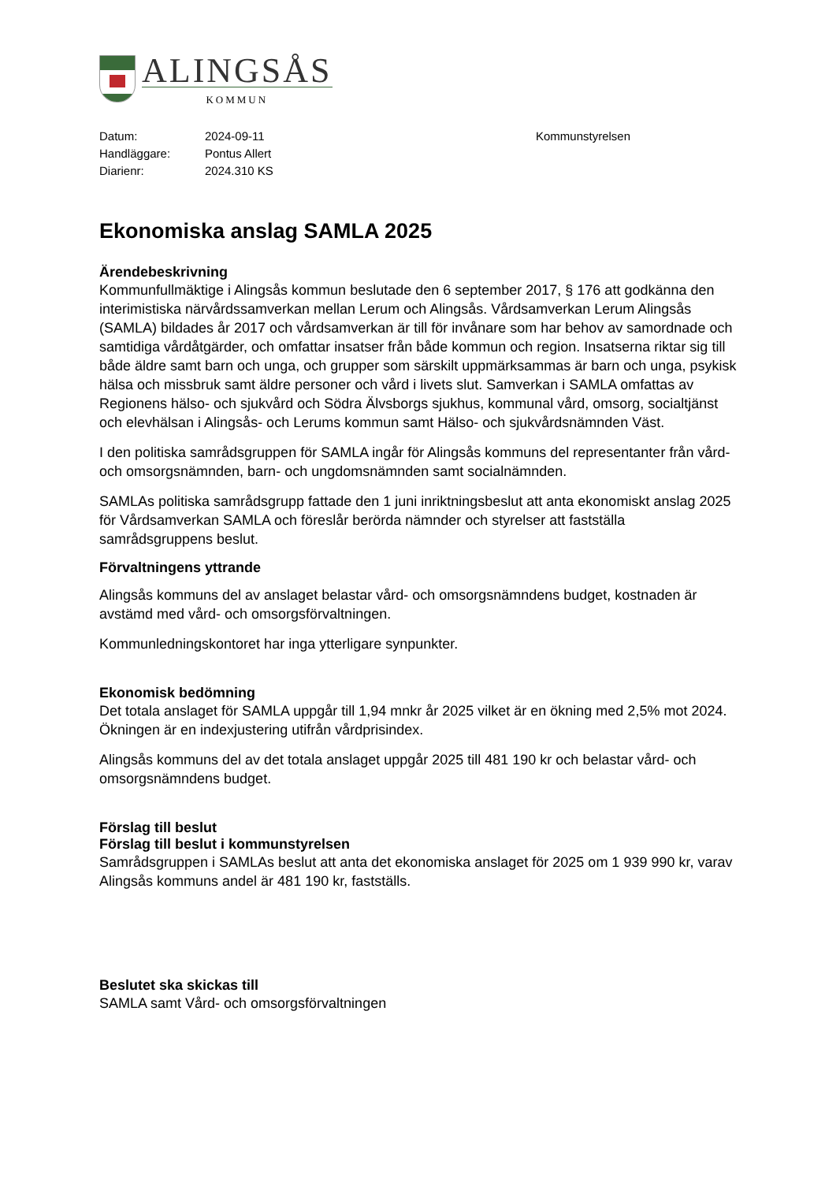ALINGSÅS
KOMMUN
Datum:
Handläggare:
Diarienr:
2024-09-11
Pontus Allert
2024.310 KS
Kommunstyrelsen
Ekonomiska anslag SAMLA 2025
Ärendebeskrivning
Kommunfullmäktige i Alingsås kommun beslutade den 6 september 2017, § 176 att godkänna den interimistiska närvårdssamverkan mellan Lerum och Alingsås. Vårdsamverkan Lerum Alingsås (SAMLA) bildades år 2017 och vårdsamverkan är till för invånare som har behov av samordnade och samtidiga vårdåtgärder, och omfattar insatser från både kommun och region. Insatserna riktar sig till både äldre samt barn och unga, och grupper som särskilt uppmärksammas är barn och unga, psykisk hälsa och missbruk samt äldre personer och vård i livets slut. Samverkan i SAMLA omfattas av Regionens hälso- och sjukvård och Södra Älvsborgs sjukhus, kommunal vård, omsorg, socialtjänst och elevhälsan i Alingsås- och Lerums kommun samt Hälso- och sjukvårdsnämnden Väst.
I den politiska samrådsgruppen för SAMLA ingår för Alingsås kommuns del representanter från vård- och omsorgsnämnden, barn- och ungdomsnämnden samt socialnämnden.
SAMLAs politiska samrådsgrupp fattade den 1 juni inriktningsbeslut att anta ekonomiskt anslag 2025 för Vårdsamverkan SAMLA och föreslår berörda nämnder och styrelser att fastställa samrådsgruppens beslut.
Förvaltningens yttrande
Alingsås kommuns del av anslaget belastar vård- och omsorgsnämndens budget, kostnaden är avstämd med vård- och omsorgsförvaltningen.
Kommunledningskontoret har inga ytterligare synpunkter.
Ekonomisk bedömning
Det totala anslaget för SAMLA uppgår till 1,94 mnkr år 2025 vilket är en ökning med 2,5% mot 2024. Ökningen är en indexjustering utifrån vårdprisindex.
Alingsås kommuns del av det totala anslaget uppgår 2025 till 481 190 kr och belastar vård- och omsorgsnämndens budget.
Förslag till beslut
Förslag till beslut i kommunstyrelsen
Samrådsgruppen i SAMLAs beslut att anta det ekonomiska anslaget för 2025 om 1 939 990 kr, varav Alingsås kommuns andel är 481 190 kr, fastställs.
Beslutet ska skickas till
SAMLA samt Vård- och omsorgsförvaltningen